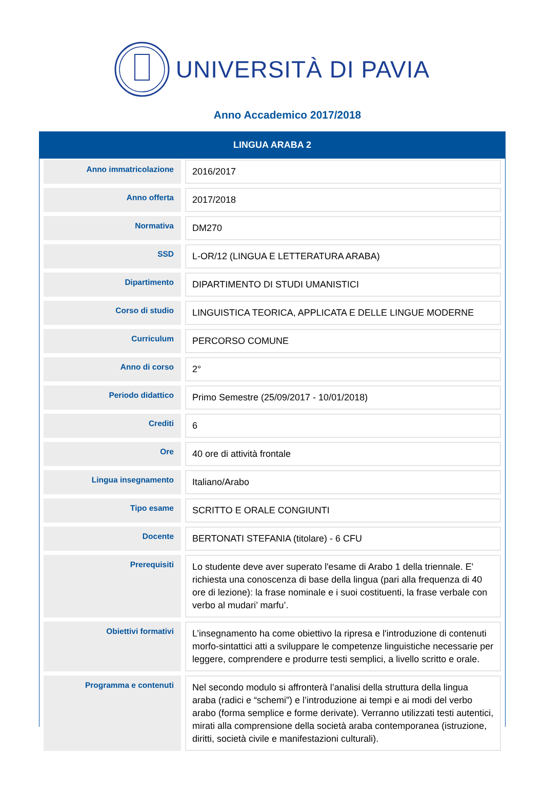UNIVERSITÀ DI PAVIA
Anno Accademico 2017/2018
LINGUA ARABA 2
| Anno immatricolazione | 2016/2017 |
| Anno offerta | 2017/2018 |
| Normativa | DM270 |
| SSD | L-OR/12 (LINGUA E LETTERATURA ARABA) |
| Dipartimento | DIPARTIMENTO DI STUDI UMANISTICI |
| Corso di studio | LINGUISTICA TEORICA, APPLICATA E DELLE LINGUE MODERNE |
| Curriculum | PERCORSO COMUNE |
| Anno di corso | 2° |
| Periodo didattico | Primo Semestre (25/09/2017 - 10/01/2018) |
| Crediti | 6 |
| Ore | 40 ore di attività frontale |
| Lingua insegnamento | Italiano/Arabo |
| Tipo esame | SCRITTO E ORALE CONGIUNTI |
| Docente | BERTONATI STEFANIA (titolare) - 6 CFU |
| Prerequisiti | Lo studente deve aver superato l'esame di Arabo 1 della triennale. E' richiesta una conoscenza di base della lingua (pari alla frequenza di 40 ore di lezione): la frase nominale e i suoi costituenti, la frase verbale con verbo al mudari’ marfu’. |
| Obiettivi formativi | L’insegnamento ha come obiettivo la ripresa e l'introduzione di contenuti morfo-sintattici atti a sviluppare le competenze linguistiche necessarie per leggere, comprendere e produrre testi semplici, a livello scritto e orale. |
| Programma e contenuti | Nel secondo modulo si affronterà l’analisi della struttura della lingua araba (radici e “schemi”) e l’introduzione ai tempi e ai modi del verbo arabo (forma semplice e forme derivate). Verranno utilizzati testi autentici, mirati alla comprensione della società araba contemporanea (istruzione, diritti, società civile e manifestazioni culturali). |